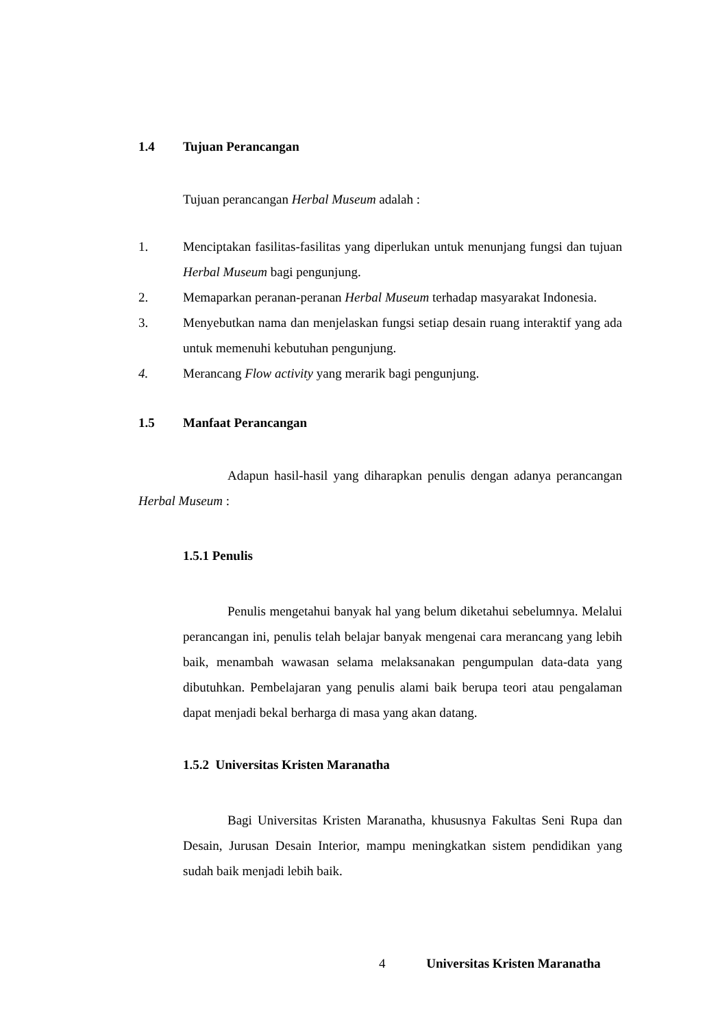1.4 Tujuan Perancangan
Tujuan perancangan Herbal Museum adalah :
1. Menciptakan fasilitas-fasilitas yang diperlukan untuk menunjang fungsi dan tujuan Herbal Museum bagi pengunjung.
2. Memaparkan peranan-peranan Herbal Museum terhadap masyarakat Indonesia.
3. Menyebutkan nama dan menjelaskan fungsi setiap desain ruang interaktif yang ada untuk memenuhi kebutuhan pengunjung.
4. Merancang Flow activity yang merarik bagi pengunjung.
1.5 Manfaat Perancangan
Adapun hasil-hasil yang diharapkan penulis dengan adanya perancangan Herbal Museum :
1.5.1 Penulis
Penulis mengetahui banyak hal yang belum diketahui sebelumnya. Melalui perancangan ini, penulis telah belajar banyak mengenai cara merancang yang lebih baik, menambah wawasan selama melaksanakan pengumpulan data-data yang dibutuhkan. Pembelajaran yang penulis alami baik berupa teori atau pengalaman dapat menjadi bekal berharga di masa yang akan datang.
1.5.2 Universitas Kristen Maranatha
Bagi Universitas Kristen Maranatha, khususnya Fakultas Seni Rupa dan Desain, Jurusan Desain Interior, mampu meningkatkan sistem pendidikan yang sudah baik menjadi lebih baik.
4 Universitas Kristen Maranatha